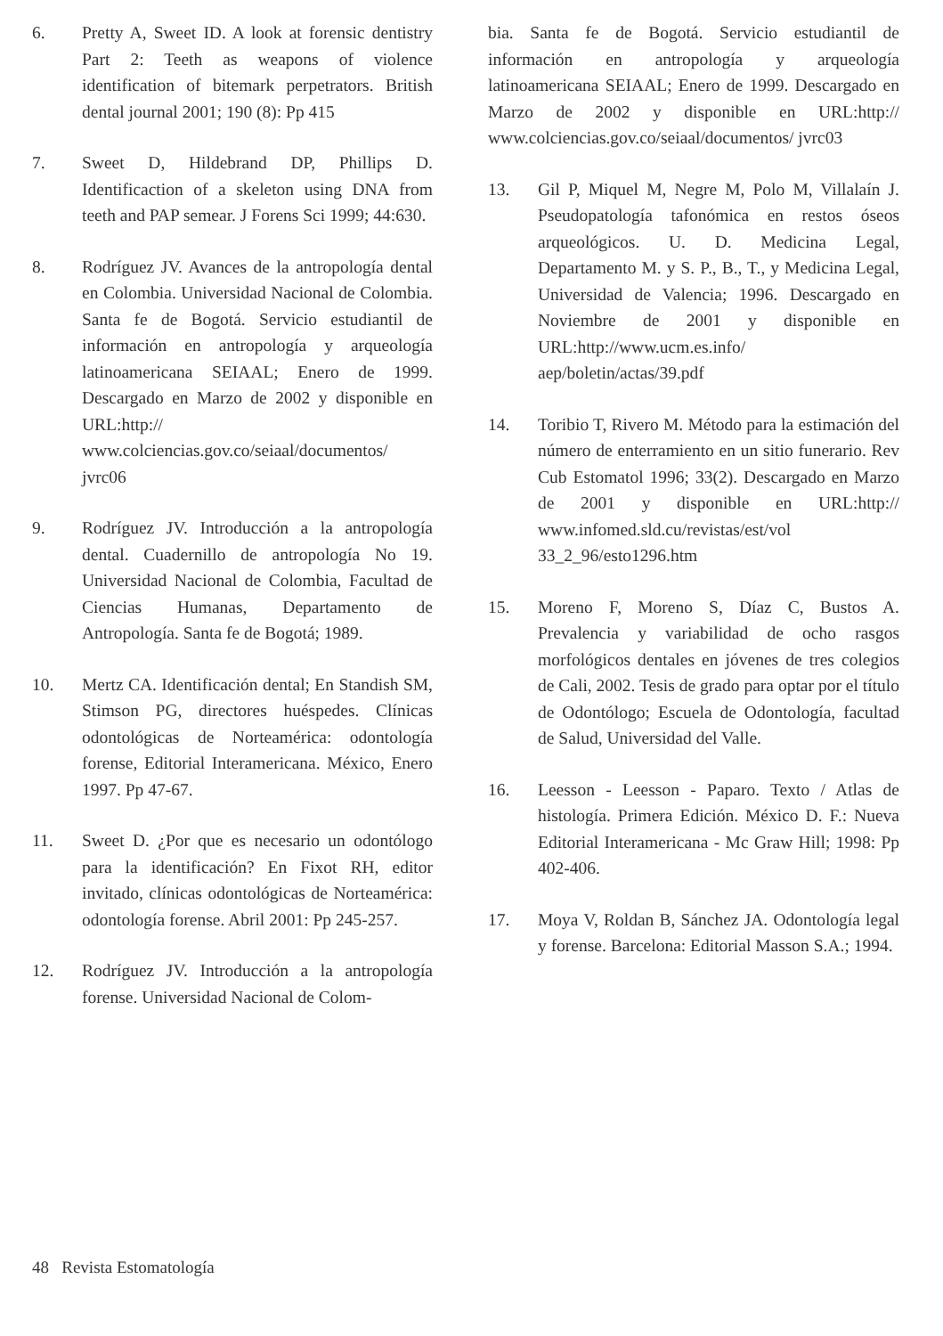6. Pretty A, Sweet ID. A look at forensic dentistry Part 2: Teeth as weapons of violence identification of bitemark perpetrators. British dental journal 2001; 190 (8): Pp 415
7. Sweet D, Hildebrand DP, Phillips D. Identificaction of a skeleton using DNA from teeth and PAP semear. J Forens Sci 1999; 44:630.
8. Rodríguez JV. Avances de la antropología dental en Colombia. Universidad Nacional de Colombia. Santa fe de Bogotá. Servicio estudiantil de información en antropología y arqueología latinoamericana SEIAAL; Enero de 1999. Descargado en Marzo de 2002 y disponible en URL:http:// www.colciencias.gov.co/seiaal/documentos/ jvrc06
9. Rodríguez JV. Introducción a la antropología dental. Cuadernillo de antropología No 19. Universidad Nacional de Colombia, Facultad de Ciencias Humanas, Departamento de Antropología. Santa fe de Bogotá; 1989.
10. Mertz CA. Identificación dental; En Standish SM, Stimson PG, directores huéspedes. Clínicas odontológicas de Norteamérica: odontología forense, Editorial Interamericana. México, Enero 1997. Pp 47-67.
11. Sweet D. ¿Por que es necesario un odontólogo para la identificación? En Fixot RH, editor invitado, clínicas odontológicas de Norteamérica: odontología forense. Abril 2001: Pp 245-257.
12. Rodríguez JV. Introducción a la antropología forense. Universidad Nacional de Colom-
bia. Santa fe de Bogotá. Servicio estudiantil de información en antropología y arqueología latinoamericana SEIAAL; Enero de 1999. Descargado en Marzo de 2002 y disponible en URL:http:// www.colciencias.gov.co/seiaal/documentos/ jvrc03
13. Gil P, Miquel M, Negre M, Polo M, Villalaín J. Pseudopatología tafonómica en restos óseos arqueológicos. U. D. Medicina Legal, Departamento M. y S. P., B., T., y Medicina Legal, Universidad de Valencia; 1996. Descargado en Noviembre de 2001 y disponible en URL:http://www.ucm.es.info/ aep/boletin/actas/39.pdf
14. Toribio T, Rivero M. Método para la estimación del número de enterramiento en un sitio funerario. Rev Cub Estomatol 1996; 33(2). Descargado en Marzo de 2001 y disponible en URL:http:// www.infomed.sld.cu/revistas/est/vol 33_2_96/esto1296.htm
15. Moreno F, Moreno S, Díaz C, Bustos A. Prevalencia y variabilidad de ocho rasgos morfológicos dentales en jóvenes de tres colegios de Cali, 2002. Tesis de grado para optar por el título de Odontólogo; Escuela de Odontología, facultad de Salud, Universidad del Valle.
16. Leesson - Leesson - Paparo. Texto / Atlas de histología. Primera Edición. México D. F.: Nueva Editorial Interamericana - Mc Graw Hill; 1998: Pp 402-406.
17. Moya V, Roldan B, Sánchez JA. Odontología legal y forense. Barcelona: Editorial Masson S.A.; 1994.
48 Revista Estomatología